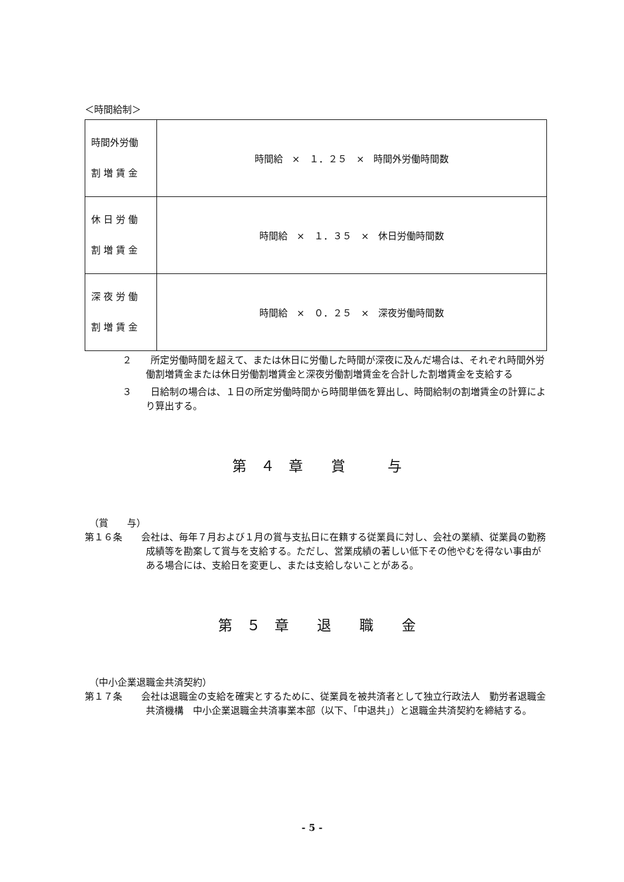＜時間給制＞
| 時間外労働 割 増 賃 金 | 時間給 × １．２５ × 時間外労働時間数 |
| 休 日 労 働 割 増 賃 金 | 時間給 × １．３５ × 休日労働時間数 |
| 深 夜 労 働 割 増 賃 金 | 時間給 × ０．２５ × 深夜労働時間数 |
２　　所定労働時間を超えて、または休日に労働した時間が深夜に及んだ場合は、それぞれ時間外労働割増賃金または休日労働割増賃金と深夜労働割増賃金を合計した割増賃金を支給する
３　　日給制の場合は、１日の所定労働時間から時間単価を算出し、時間給制の割増賃金の計算により算出する。
第　４　章　　賞　　　与
　（賞　　与）
第１６条　　会社は、毎年７月および１月の賞与支払日に在籍する従業員に対し、会社の業績、従業員の勤務成績等を勘案して賞与を支給する。ただし、営業成績の著しい低下その他やむを得ない事由がある場合には、支給日を変更し、または支給しないことがある。
第　５　章　　退　　職　　金
　（中小企業退職金共済契約）
第１７条　　会社は退職金の支給を確実とするために、従業員を被共済者として独立行政法人　勤労者退職金共済機構　中小企業退職金共済事業本部（以下、「中退共」）と退職金共済契約を締結する。
- 5 -